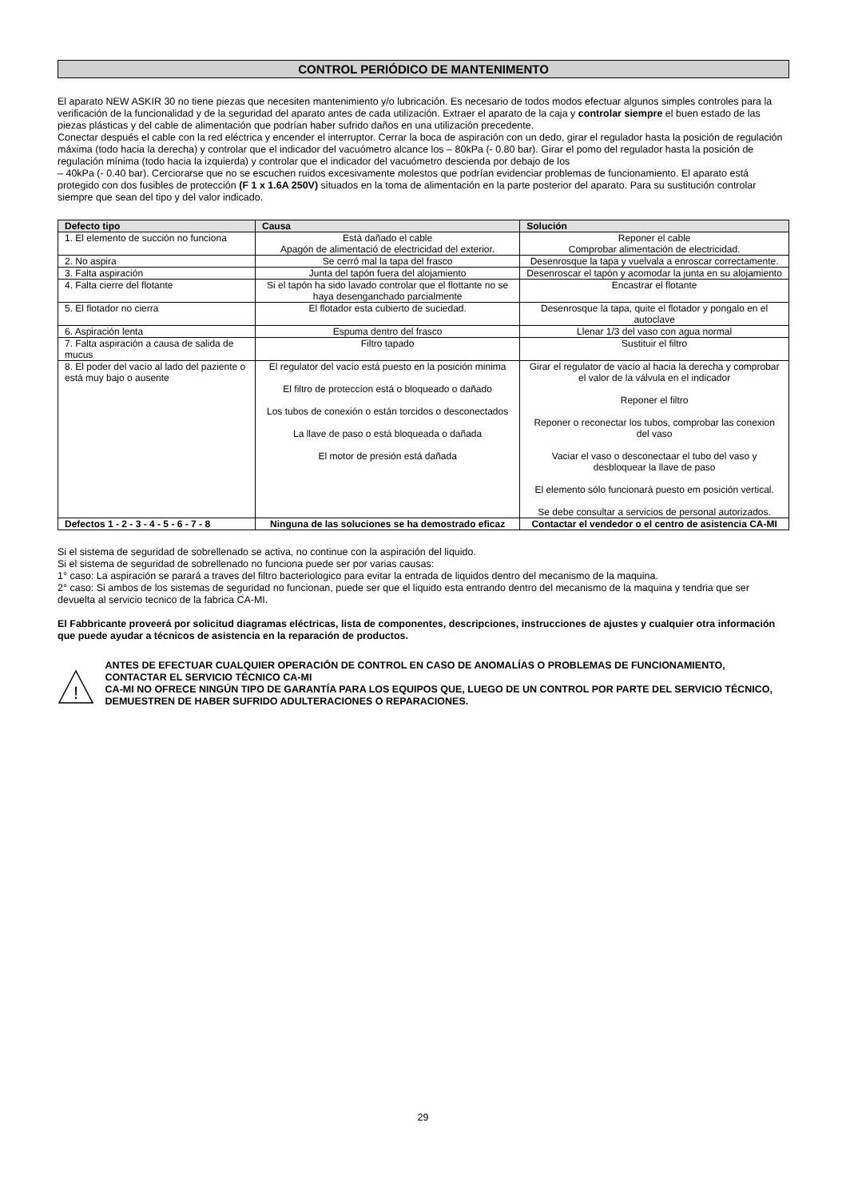CONTROL PERIÓDICO DE MANTENIMENTO
El aparato NEW ASKIR 30 no tiene piezas que necesiten mantenimiento y/o lubricación. Es necesario de todos modos efectuar algunos simples controles para la verificación de la funcionalidad y de la seguridad del aparato antes de cada utilización. Extraer el aparato de la caja y controlar siempre el buen estado de las piezas plásticas y del cable de alimentación que podrían haber sufrido daños en una utilización precedente.
Conectar después el cable con la red eléctrica y encender el interruptor. Cerrar la boca de aspiración con un dedo, girar el regulador hasta la posición de regulación máxima (todo hacia la derecha) y controlar que el indicador del vacuómetro alcance los – 80kPa (- 0.80 bar). Girar el pomo del regulador hasta la posición de regulación mínima (todo hacia la izquierda) y controlar que el indicador del vacuómetro descienda por debajo de los
– 40kPa (- 0.40 bar). Cerciorarse que no se escuchen ruidos excesivamente molestos que podrían evidenciar problemas de funcionamiento. El aparato está protegido con dos fusibles de protección (F 1 x 1.6A 250V) situados en la toma de alimentación en la parte posterior del aparato. Para su sustitución controlar siempre que sean del tipo y del valor indicado.
| Defecto tipo | Causa | Solución |
| --- | --- | --- |
| 1. El elemento de succión no funciona | Està dañado el cable Apagón de alimentació de electricidad del exterior. | Reponer el cable Comprobar alimentación de electricidad. |
| 2. No aspira | Se cerró mal la tapa del frasco | Desenrosque la tapa y vuelvala a enroscar correctamente. |
| 3. Falta aspiración | Junta del tapón fuera del alojamiento | Desenroscar el tapón y acomodar la junta en su alojamiento |
| 4. Falta cierre del flotante | Si el tapón ha sido lavado controlar que el flottante no se haya desenganchado parcialmente | Encastrar el flotante |
| 5. El flotador no cierra | El flotador esta cubierto de suciedad. | Desenrosque la tapa, quite el flotador y pongalo en el autoclave |
| 6. Aspiración lenta | Espuma dentro del frasco | Llenar 1/3 del vaso con agua normal |
| 7. Falta aspiración a causa de salida de mucus | Filtro tapado | Sustituir el filtro |
| 8. El poder del vacío al lado del paziente o está muy bajo o ausente | El regulator del vacío está puesto en la posición minima El filtro de proteccíon está o bloqueado o dañado Los tubos de conexión o están torcidos o desconectados La llave de paso o está bloqueada o dañada El motor de presión está dañada | Girar el regulator de vacío al hacia la derecha y comprobar el valor de la válvula en el indicador Reponer el filtro Reponer o reconectar los tubos, comprobar las conexion del vaso Vaciar el vaso o desconectaar el tubo del vaso y desbloquear la llave de paso El elemento sólo funcionará puesto em posición vertical. Se debe consultar a servicios de personal autorizados. |
| Defectos 1 - 2 - 3 - 4 - 5 - 6 - 7 - 8 | Ninguna de las soluciones se ha demostrado eficaz | Contactar el vendedor o el centro de asistencia CA-MI |
Si el sistema de seguridad de sobrellenado se activa, no continue con la aspiración del liquido.
Si el sistema de seguridad de sobrellenado no funciona puede ser por varias causas:
1° caso: La aspiración se parará a traves del filtro bacteriologico para evitar la entrada de liquidos dentro del mecanismo de la maquina.
2° caso: Si ambos de los sistemas de seguridad no funcionan, puede ser que el liquido esta entrando dentro del mecanismo de la maquina y tendria que ser devuelta al servicio tecnico de la fabrica CA-MI.
El Fabbricante proveerá por solicitud diagramas eléctricas, lista de componentes, descripciones, instrucciones de ajustes y cualquier otra información que puede ayudar a técnicos de asistencia en la reparación de productos.
!
ANTES DE EFECTUAR CUALQUIER OPERACIÓN DE CONTROL EN CASO DE ANOMALÍAS O PROBLEMAS DE FUNCIONAMIENTO, CONTACTAR EL SERVICIO TÉCNICO CA-MI
CA-MI NO OFRECE NINGÚN TIPO DE GARANTÍA PARA LOS EQUIPOS QUE, LUEGO DE UN CONTROL POR PARTE DEL SERVICIO TÉCNICO, DEMUESTREN DE HABER SUFRIDO ADULTERACIONES O REPARACIONES.
29